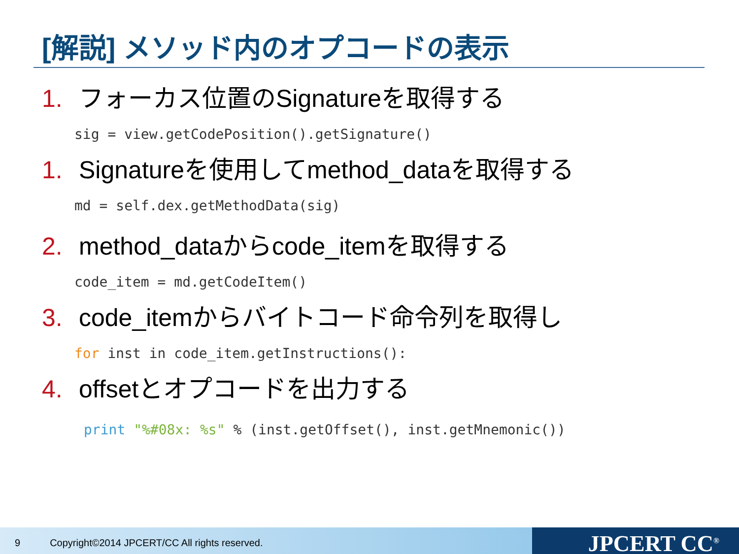[解説] メソッド内のオプコードの表示
1. フォーカス位置のSignatureを取得する
sig = view.getCodePosition().getSignature()
1. Signatureを使用してmethod_dataを取得する
md = self.dex.getMethodData(sig)
2. method_dataからcode_itemを取得する
code_item = md.getCodeItem()
3. code_itemからバイトコード命令列を取得し
for inst in code_item.getInstructions():
4. offsetとオプコードを出力する
print "%#08x: %s" % (inst.getOffset(), inst.getMnemonic())
9 Copyright©2014 JPCERT/CC All rights reserved.
JPCERT CC<sup>®</sup>